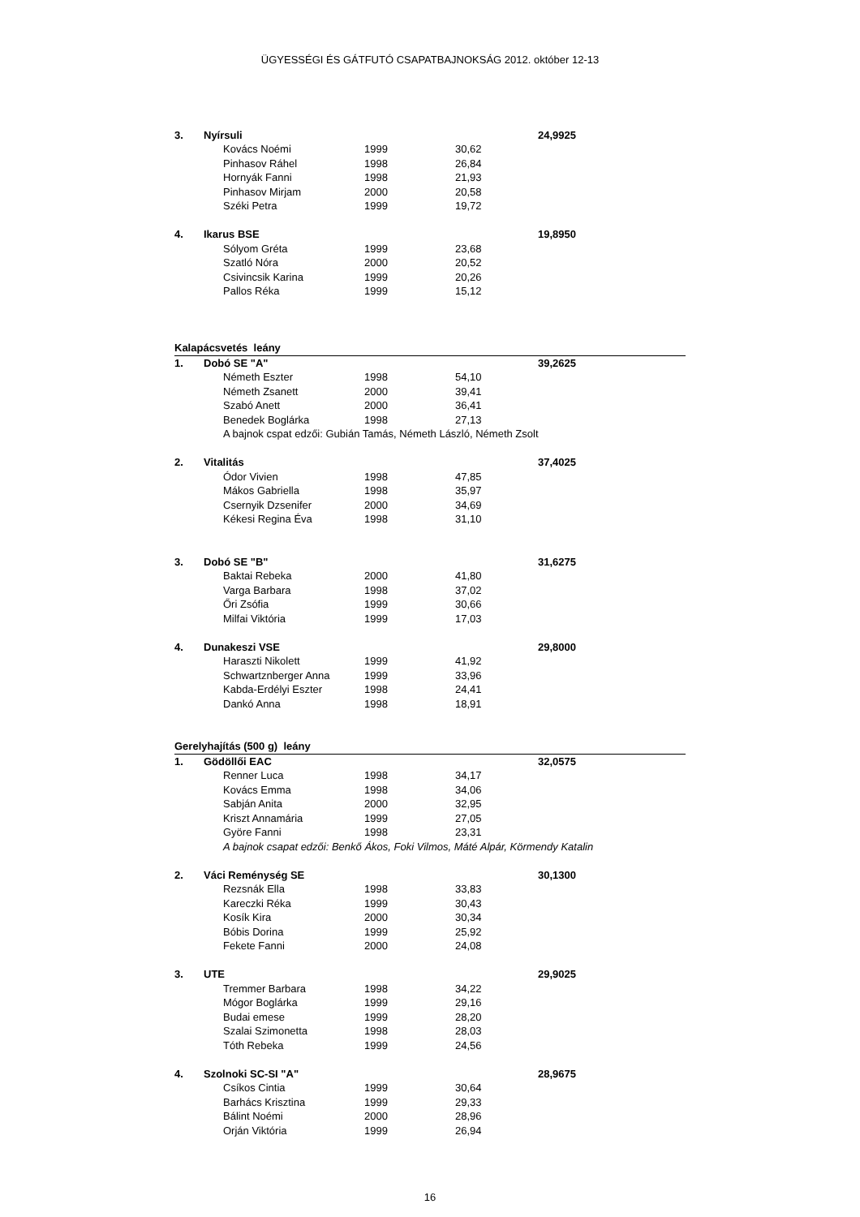ÜGYESSÉGI ÉS GÁTFUTÓ CSAPATBAJNOKSÁG 2012. október 12-13
| 3. | Nyírsuli | | | | 24,9925 |
| | | Kovács Noémi | 1999 | 30,62 | |
| | | Pinhasov Ráhel | 1998 | 26,84 | |
| | | Hornyák Fanni | 1998 | 21,93 | |
| | | Pinhasov Mirjam | 2000 | 20,58 | |
| | | Széki Petra | 1999 | 19,72 | |
| 4. | Ikarus BSE | | | | 19,8950 |
| | | Sólyom Gréta | 1999 | 23,68 | |
| | | Szatló Nóra | 2000 | 20,52 | |
| | | Csivincsik Karina | 1999 | 20,26 | |
| | | Pallos Réka | 1999 | 15,12 | |
| Kalapácsvetés leány | | | | | |
| 1. | Dobó SE "A" | | | | 39,2625 |
| | | Németh Eszter | 1998 | 54,10 | |
| | | Németh Zsanett | 2000 | 39,41 | |
| | | Szabó Anett | 2000 | 36,41 | |
| | | Benedek Boglárka | 1998 | 27,13 | |
| | | A bajnok cspat edzői: Gubián Tamás, Németh László, Németh Zsolt | | | |
| 2. | Vitalitás | | | | 37,4025 |
| | | Ódor Vivien | 1998 | 47,85 | |
| | | Mákos Gabriella | 1998 | 35,97 | |
| | | Csernyik Dzsenifer | 2000 | 34,69 | |
| | | Kékesi Regina Éva | 1998 | 31,10 | |
| 3. | Dobó SE "B" | | | | 31,6275 |
| | | Baktai Rebeka | 2000 | 41,80 | |
| | | Varga Barbara | 1998 | 37,02 | |
| | | Őri Zsófia | 1999 | 30,66 | |
| | | Milfai Viktória | 1999 | 17,03 | |
| 4. | Dunakeszi VSE | | | | 29,8000 |
| | | Haraszti Nikolett | 1999 | 41,92 | |
| | | Schwartznberger Anna | 1999 | 33,96 | |
| | | Kabda-Erdélyi Eszter | 1998 | 24,41 | |
| | | Dankó Anna | 1998 | 18,91 | |
| Gerelyhajítás (500 g) leány | | | | | |
| 1. | Gödöllői EAC | | | | 32,0575 |
| | | Renner Luca | 1998 | 34,17 | |
| | | Kovács Emma | 1998 | 34,06 | |
| | | Sabján Anita | 2000 | 32,95 | |
| | | Kriszt Annamária | 1999 | 27,05 | |
| | | Györe Fanni | 1998 | 23,31 | |
| | | A bajnok csapat edzői: Benkő Ákos, Foki Vilmos, Máté Alpár, Körmendy Katalin | | | |
| 2. | Váci Reménység SE | | | | 30,1300 |
| | | Rezsnák Ella | 1998 | 33,83 | |
| | | Kareczki Réka | 1999 | 30,43 | |
| | | Kosík Kira | 2000 | 30,34 | |
| | | Bóbis Dorina | 1999 | 25,92 | |
| | | Fekete Fanni | 2000 | 24,08 | |
| 3. | UTE | | | | 29,9025 |
| | | Tremmer Barbara | 1998 | 34,22 | |
| | | Mógor Boglárka | 1999 | 29,16 | |
| | | Budai emese | 1999 | 28,20 | |
| | | Szalai Szimonetta | 1998 | 28,03 | |
| | | Tóth Rebeka | 1999 | 24,56 | |
| 4. | Szolnoki SC-SI "A" | | | | 28,9675 |
| | | Csíkos Cintia | 1999 | 30,64 | |
| | | Barhács Krisztina | 1999 | 29,33 | |
| | | Bálint Noémi | 2000 | 28,96 | |
| | | Orján Viktória | 1999 | 26,94 | |
16